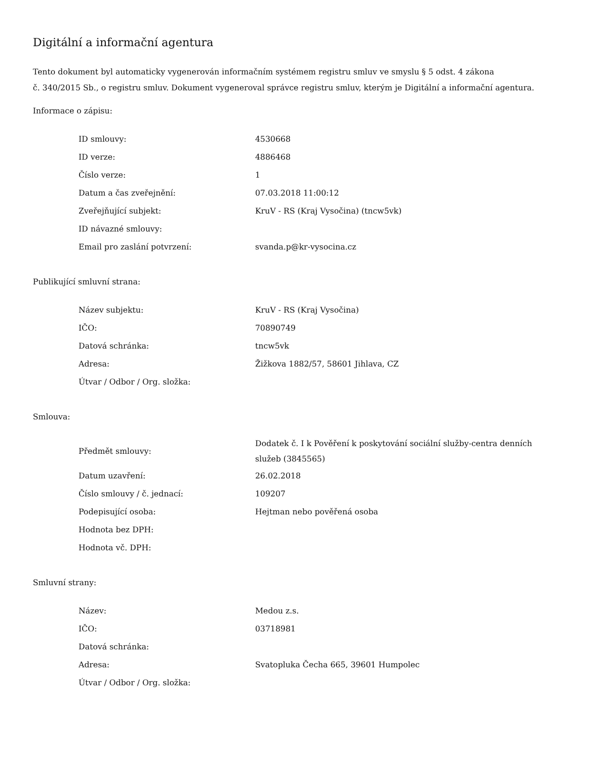Digitální a informační agentura
Tento dokument byl automaticky vygenerován informačním systémem registru smluv ve smyslu § 5 odst. 4 zákona
č. 340/2015 Sb., o registru smluv. Dokument vygeneroval správce registru smluv, kterým je Digitální a informační agentura.
Informace o zápisu:
| ID smlouvy: | 4530668 |
| ID verze: | 4886468 |
| Číslo verze: | 1 |
| Datum a čas zveřejnění: | 07.03.2018 11:00:12 |
| Zveřejňující subjekt: | KruV - RS (Kraj Vysočina) (tncw5vk) |
| ID návazné smlouvy: | |
| Email pro zaslání potvrzení: | svanda.p@kr-vysocina.cz |
Publikující smluvní strana:
| Název subjektu: | KruV - RS (Kraj Vysočina) |
| IČO: | 70890749 |
| Datová schránka: | tncw5vk |
| Adresa: | Žižkova 1882/57, 58601 Jihlava, CZ |
| Útvar / Odbor / Org. složka: | |
Smlouva:
| Předmět smlouvy: | Dodatek č. I k Pověření k poskytování sociální služby-centra denních služeb (3845565) |
| Datum uzavření: | 26.02.2018 |
| Číslo smlouvy / č. jednací: | 109207 |
| Podepisující osoba: | Hejtman nebo pověřená osoba |
| Hodnota bez DPH: | |
| Hodnota vč. DPH: | |
Smluvní strany:
| Název: | Medou z.s. |
| IČO: | 03718981 |
| Datová schránka: | |
| Adresa: | Svatopluka Čecha 665, 39601 Humpolec |
| Útvar / Odbor / Org. složka: | |